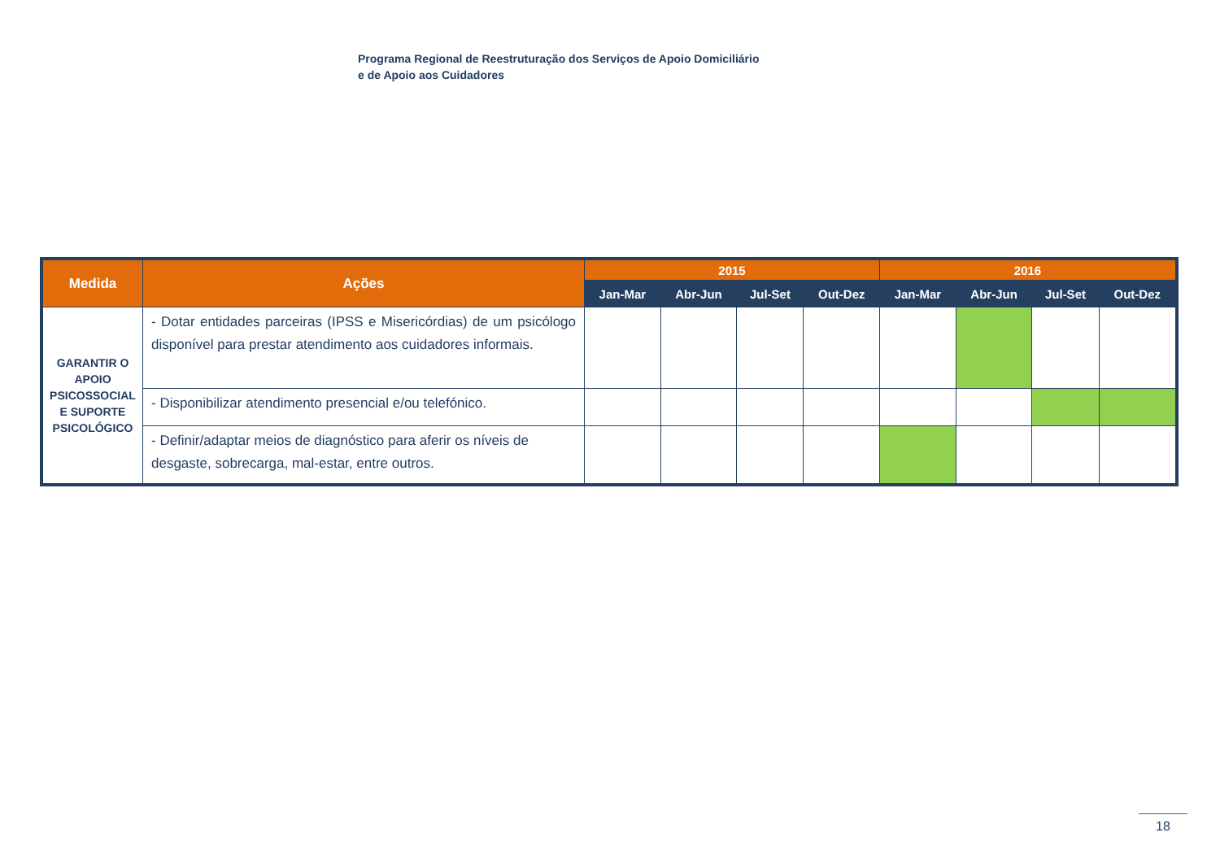Programa Regional de Reestruturação dos Serviços de Apoio Domiciliário
e de Apoio aos Cuidadores
| Medida | Ações | 2015 | | | | 2016 | | | |
| --- | --- | --- | --- | --- | --- | --- | --- | --- | --- |
| | | Jan-Mar | Abr-Jun | Jul-Set | Out-Dez | Jan-Mar | Abr-Jun | Jul-Set | Out-Dez |
| GARANTIR O APOIO PSICOSSOCIAL E SUPORTE PSICOLÓGICO | - Dotar entidades parceiras (IPSS e Misericórdias) de um psicólogo disponível para prestar atendimento aos cuidadores informais. | | | | | | | | |
| | - Disponibilizar atendimento presencial e/ou telefónico. | | | | | | | | |
| | - Definir/adaptar meios de diagnóstico para aferir os níveis de desgaste, sobrecarga, mal-estar, entre outros. | | | | | | | | |
18